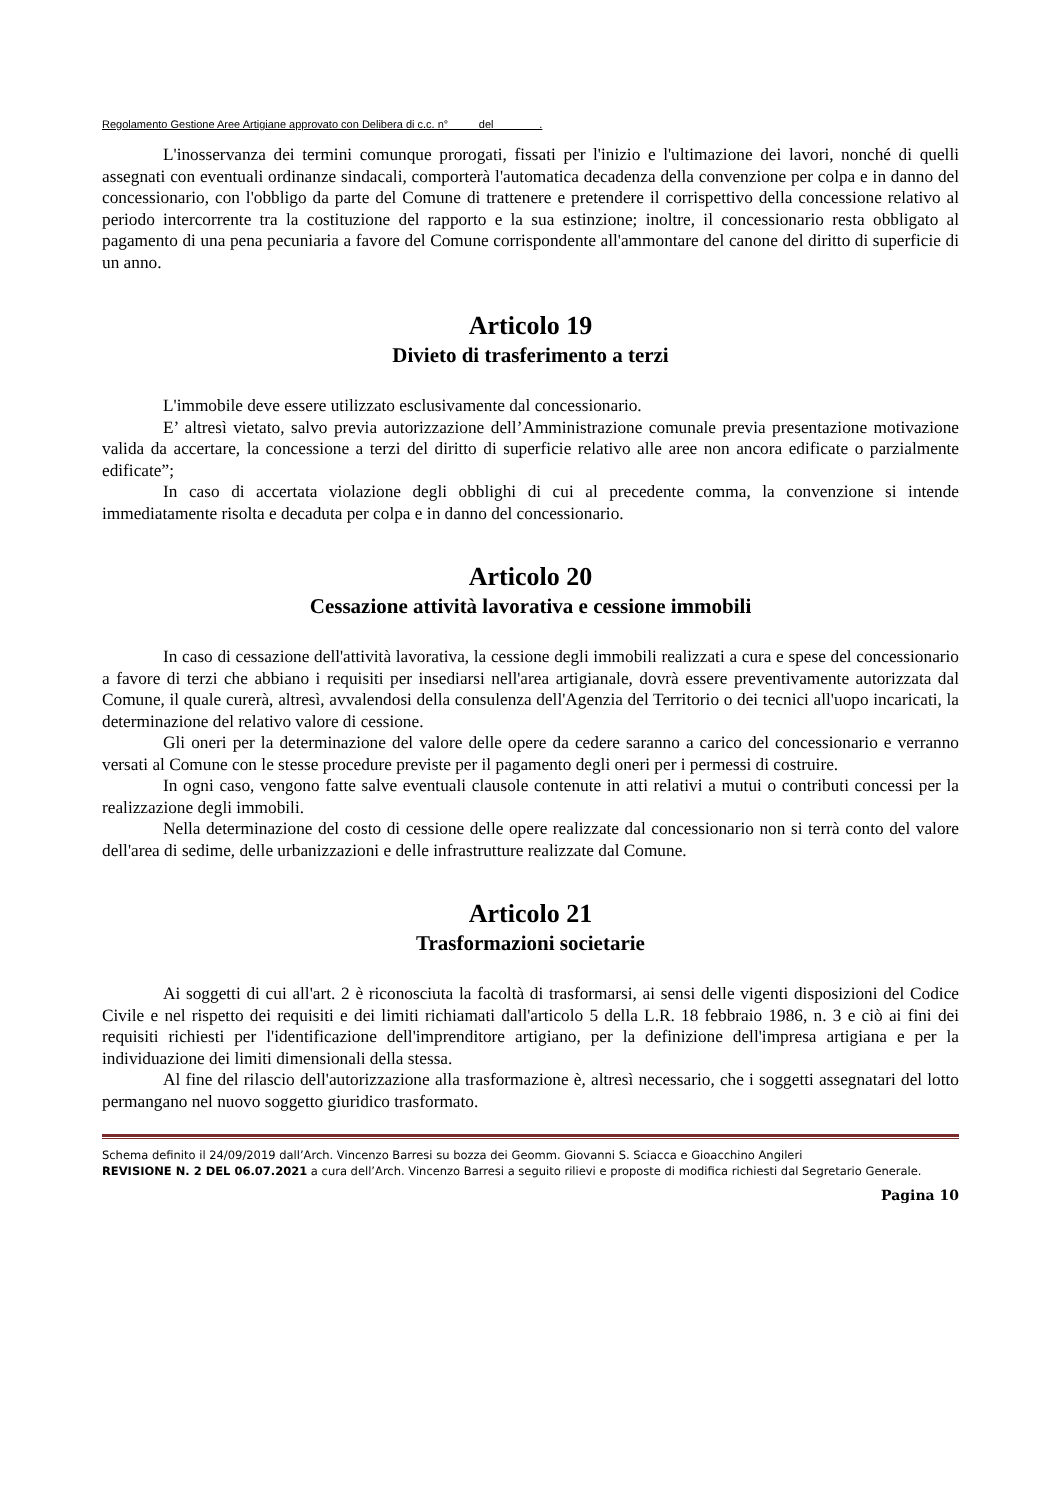Regolamento Gestione Aree Artigiane approvato con Delibera di c.c. n° del .
L'inosservanza dei termini comunque prorogati, fissati per l'inizio e l'ultimazione dei lavori, nonché di quelli assegnati con eventuali ordinanze sindacali, comporterà l'automatica decadenza della convenzione per colpa e in danno del concessionario, con l'obbligo da parte del Comune di trattenere e pretendere il corrispettivo della concessione relativo al periodo intercorrente tra la costituzione del rapporto e la sua estinzione; inoltre, il concessionario resta obbligato al pagamento di una pena pecuniaria a favore del Comune corrispondente all'ammontare del canone del diritto di superficie di un anno.
Articolo 19
Divieto di trasferimento a terzi
L'immobile deve essere utilizzato esclusivamente dal concessionario.
E’ altresì vietato, salvo previa autorizzazione dell’Amministrazione comunale previa presentazione motivazione valida da accertare, la concessione a terzi del diritto di superficie relativo alle aree non ancora edificate o parzialmente edificate”;
In caso di accertata violazione degli obblighi di cui al precedente comma, la convenzione si intende immediatamente risolta e decaduta per colpa e in danno del concessionario.
Articolo 20
Cessazione attività lavorativa e cessione immobili
In caso di cessazione dell'attività lavorativa, la cessione degli immobili realizzati a cura e spese del concessionario a favore di terzi che abbiano i requisiti per insediarsi nell'area artigianale, dovrà essere preventivamente autorizzata dal Comune, il quale curerà, altresì, avvalendosi della consulenza dell'Agenzia del Territorio o dei tecnici all'uopo incaricati, la determinazione del relativo valore di cessione.
Gli oneri per la determinazione del valore delle opere da cedere saranno a carico del concessionario e verranno versati al Comune con le stesse procedure previste per il pagamento degli oneri per i permessi di costruire.
In ogni caso, vengono fatte salve eventuali clausole contenute in atti relativi a mutui o contributi concessi per la realizzazione degli immobili.
Nella determinazione del costo di cessione delle opere realizzate dal concessionario non si terrà conto del valore dell'area di sedime, delle urbanizzazioni e delle infrastrutture realizzate dal Comune.
Articolo 21
Trasformazioni societarie
Ai soggetti di cui all'art. 2 è riconosciuta la facoltà di trasformarsi, ai sensi delle vigenti disposizioni del Codice Civile e nel rispetto dei requisiti e dei limiti richiamati dall'articolo 5 della L.R. 18 febbraio 1986, n. 3 e ciò ai fini dei requisiti richiesti per l'identificazione dell'imprenditore artigiano, per la definizione dell'impresa artigiana e per la individuazione dei limiti dimensionali della stessa.
Al fine del rilascio dell'autorizzazione alla trasformazione è, altresì necessario, che i soggetti assegnatari del lotto permangano nel nuovo soggetto giuridico trasformato.
Schema definito il 24/09/2019 dall’Arch. Vincenzo Barresi su bozza dei Geomm. Giovanni S. Sciacca e Gioacchino Angileri
REVISIONE N. 2 DEL 06.07.2021 a cura dell’Arch. Vincenzo Barresi a seguito rilievi e proposte di modifica richiesti dal Segretario Generale.
Pagina 10